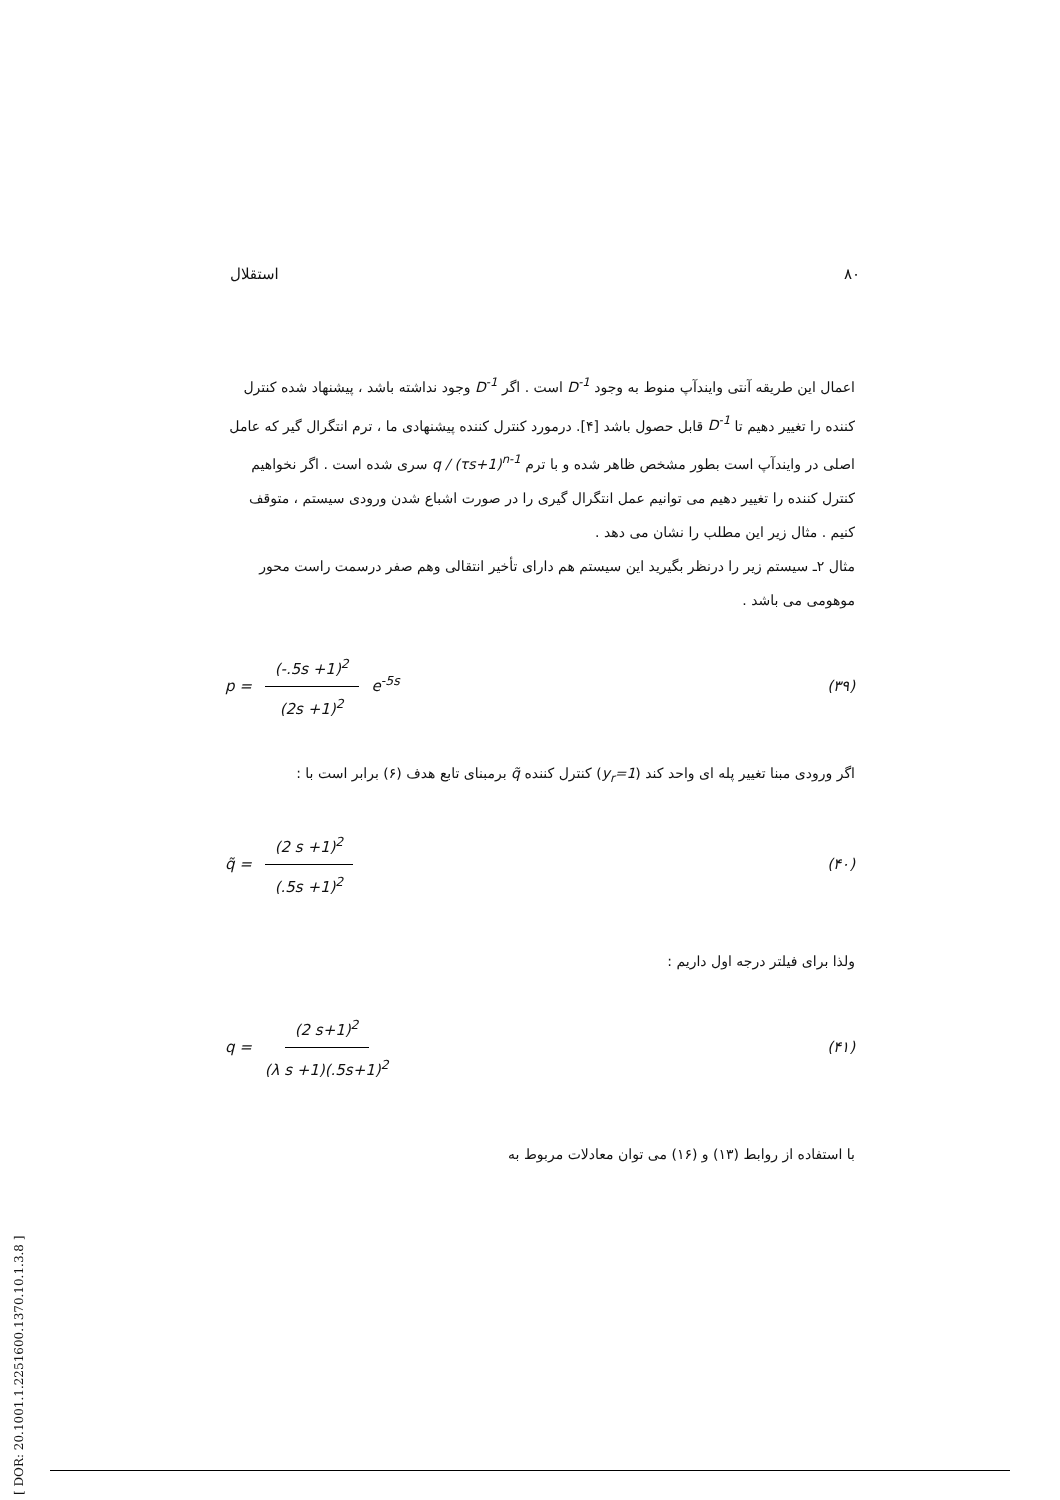استقلال ۸۰
اعمال این طریقه آنتی وایندآپ منوط به وجود D<sup>-1</sup> است . اگر D<sup>-1</sup> وجود نداشته باشد ، پیشنهاد شده کنترل کننده را تغییر دهیم تا D<sup>-1</sup> قابل حصول باشد [۴]. درمورد کنترل کننده پیشنهادی ما ، ترم انتگرال گیر که عامل اصلی در وایندآپ است بطور مشخص ظاهر شده و با ترم q / (τs+1)<sup>n-1</sup> سری شده است . اگر نخواهیم کنترل کننده را تغییر دهیم می توانیم عمل انتگرال گیری را در صورت اشباع شدن ورودی سیستم ، متوقف کنیم . مثال زیر این مطلب را نشان می دهد .
مثال ۲ـ سیستم زیر را درنظر بگیرید این سیستم هم دارای تأخیر انتقالی وهم صفر درسمت راست محور موهومی می باشد .
p = (-.5s +1)<sup>2</sup> (2s +1)<sup>2</sup> e<sup>-5s</sup> (۳۹)
اگر ورودی مبنا تغییر پله ای واحد کند (y<sub>r</sub>=1) کنترل کننده q̃ برمبنای تابع هدف (۶) برابر است با :
q̃ = (2 s +1)<sup>2</sup> (.5s +1)<sup>2</sup> (۴۰)
ولذا برای فیلتر درجه اول داریم :
q = (2 s+1)<sup>2</sup> (λ s +1)(.5s+1)<sup>2</sup> (۴۱)
با استفاده از روابط (۱۳) و (۱۶) می توان معادلات مربوط به
[ DOR: 20.1001.1.2251600.1370.10.1.3.8 ]